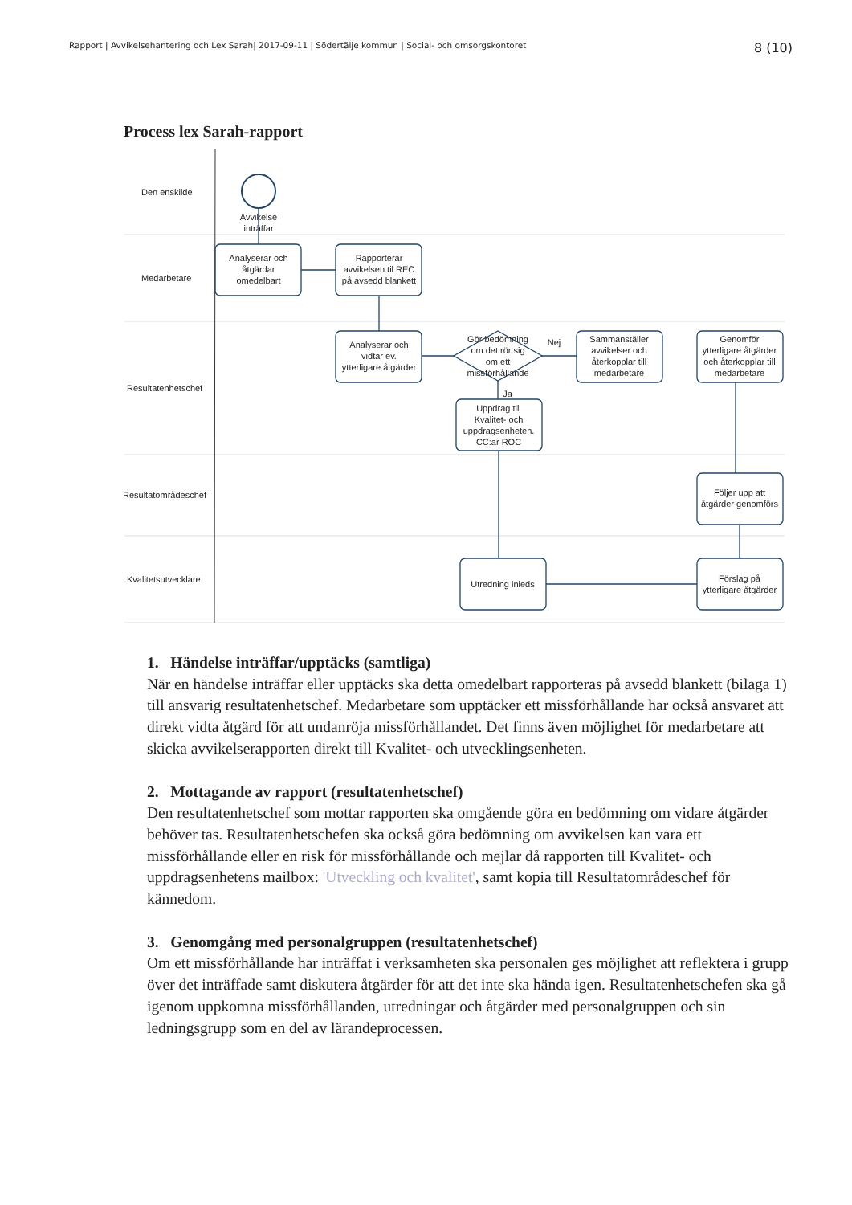Rapport | Avvikelsehantering och Lex Sarah| 2017-09-11 | Södertälje kommun | Social- och omsorgskontoret 8 (10)
Process lex Sarah-rapport
Den enskilde
Medarbetare
Resultatenhetschef
Resultatområdeschef
Kvalitetsutvecklare
Avvikelse
inträffar
Analyserar och
åtgärdar
omedelbart
Rapporterar
avvikelsen til REC
på avsedd blankett
Analyserar och
vidtar ev.
ytterligare åtgärder
Gör bedömning
om det rör sig
om ett
missförhållande
Nej
Ja
Sammanställer
avvikelser och
återkopplar till
medarbetare
Genomför
ytterligare åtgärder
och återkopplar till
medarbetare
Uppdrag till
Kvalitet- och
uppdragsenheten.
CC:ar ROC
Följer upp att
åtgärder genomförs
Utredning inleds
Förslag på
ytterligare åtgärder
1. Händelse inträffar/upptäcks (samtliga)
När en händelse inträffar eller upptäcks ska detta omedelbart rapporteras på avsedd blankett (bilaga 1) till ansvarig resultatenhetschef. Medarbetare som upptäcker ett missförhållande har också ansvaret att direkt vidta åtgärd för att undanröja missförhållandet. Det finns även möjlighet för medarbetare att skicka avvikelserapporten direkt till Kvalitet- och utvecklingsenheten.
2. Mottagande av rapport (resultatenhetschef)
Den resultatenhetschef som mottar rapporten ska omgående göra en bedömning om vidare åtgärder behöver tas. Resultatenhetschefen ska också göra bedömning om avvikelsen kan vara ett missförhållande eller en risk för missförhållande och mejlar då rapporten till Kvalitet- och uppdragsenhetens mailbox: 'Utveckling och kvalitet', samt kopia till Resultatområdeschef för kännedom.
3. Genomgång med personalgruppen (resultatenhetschef)
Om ett missförhållande har inträffat i verksamheten ska personalen ges möjlighet att reflektera i grupp över det inträffade samt diskutera åtgärder för att det inte ska hända igen. Resultatenhetschefen ska gå igenom uppkomna missförhållanden, utredningar och åtgärder med personalgruppen och sin ledningsgrupp som en del av lärandeprocessen.